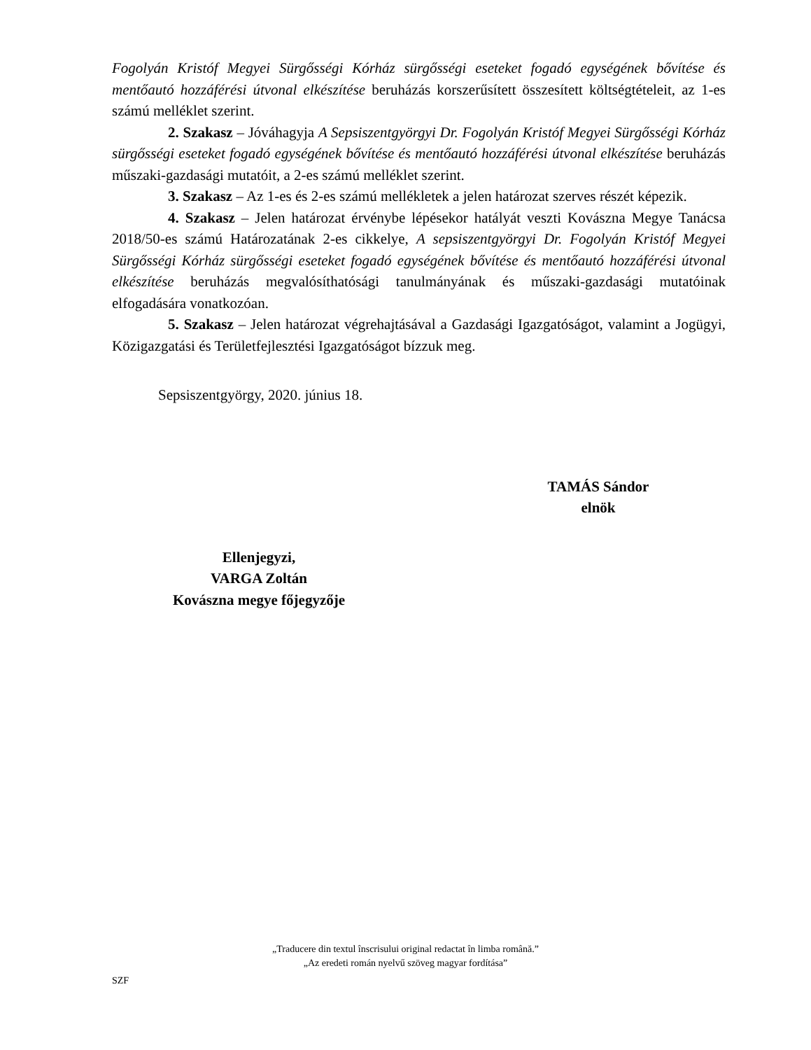Fogolyán Kristóf Megyei Sürgősségi Kórház sürgősségi eseteket fogadó egységének bővítése és mentőautó hozzáférési útvonal elkészítése beruházás korszerűsített összesített költségtételeit, az 1-es számú melléklet szerint.
2. Szakasz – Jóváhagyja A Sepsiszentgyörgyi Dr. Fogolyán Kristóf Megyei Sürgősségi Kórház sürgősségi eseteket fogadó egységének bővítése és mentőautó hozzáférési útvonal elkészítése beruházás műszaki-gazdasági mutatóit, a 2-es számú melléklet szerint.
3. Szakasz – Az 1-es és 2-es számú mellékletek a jelen határozat szerves részét képezik.
4. Szakasz – Jelen határozat érvénybe lépésekor hatályát veszti Kovászna Megye Tanácsa 2018/50-es számú Határozatának 2-es cikkelye, A sepsiszentgyörgyi Dr. Fogolyán Kristóf Megyei Sürgősségi Kórház sürgősségi eseteket fogadó egységének bővítése és mentőautó hozzáférési útvonal elkészítése beruházás megvalósíthatósági tanulmányának és műszaki-gazdasági mutatóinak elfogadására vonatkozóan.
5. Szakasz – Jelen határozat végrehajtásával a Gazdasági Igazgatóságot, valamint a Jogügyi, Közigazgatási és Területfejlesztési Igazgatóságot bízzuk meg.
Sepsiszentgyörgy, 2020. június 18.
TAMÁS Sándor
elnök
Ellenjegyzi,
VARGA Zoltán
Kovászna megye főjegyzője
„Traducere din textul înscrisului original redactat în limba română.”
„Az eredeti román nyelvű szöveg magyar fordítása”
SZF